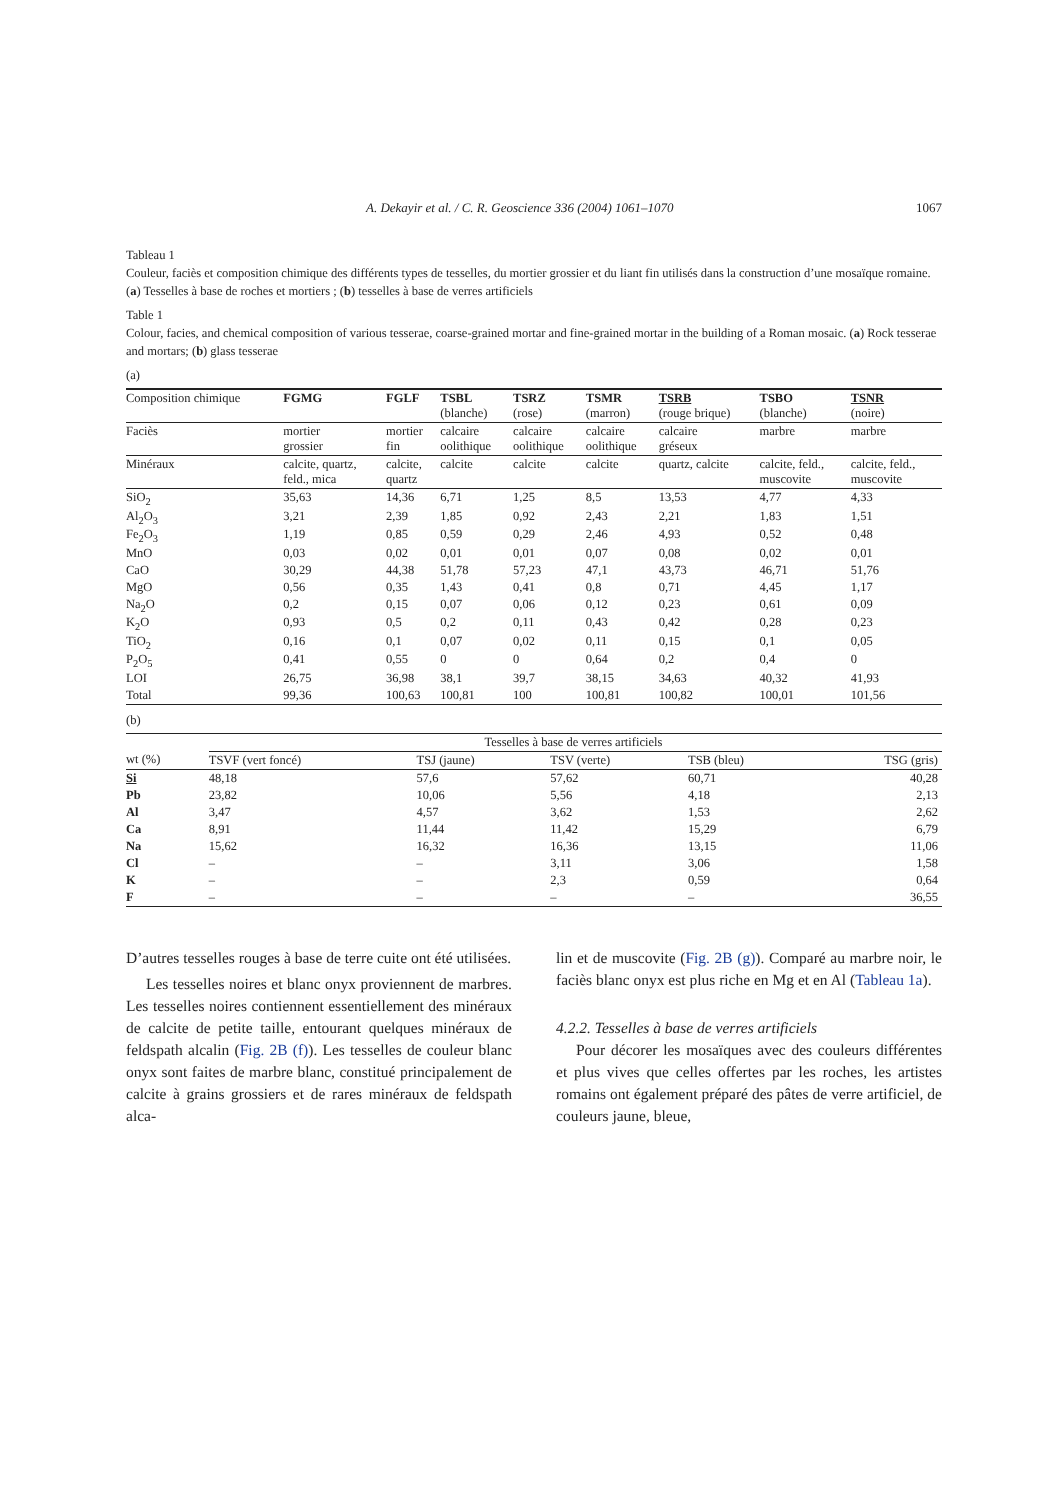A. Dekayir et al. / C. R. Geoscience 336 (2004) 1061–1070 1067
Tableau 1
Couleur, faciès et composition chimique des différents types de tesselles, du mortier grossier et du liant fin utilisés dans la construction d’une mosaïque romaine. (a) Tesselles à base de roches et mortiers ; (b) tesselles à base de verres artificiels
Table 1
Colour, facies, and chemical composition of various tesserae, coarse-grained mortar and fine-grained mortar in the building of a Roman mosaic. (a) Rock tesserae and mortars; (b) glass tesserae
(a)
| Composition chimique | FGMG | FGLF | TSBL (blanche) | TSRZ (rose) | TSMR (marron) | TSRB (rouge brique) | TSBO (blanche) | TSNR (noire) |
| --- | --- | --- | --- | --- | --- | --- | --- | --- |
| Faciès | mortier grossier | mortier fin | calcaire oolithique | calcaire oolithique | calcaire oolithique | calcaire gréseux | marbre | marbre |
| Minéraux | calcite, quartz, feld., mica | calcite, quartz | calcite | calcite | calcite | quartz, calcite | calcite, feld., muscovite | calcite, feld., muscovite |
| SiO<sub>2</sub> | 35,63 | 14,36 | 6,71 | 1,25 | 8,5 | 13,53 | 4,77 | 4,33 |
| Al<sub>2</sub>O<sub>3</sub> | 3,21 | 2,39 | 1,85 | 0,92 | 2,43 | 2,21 | 1,83 | 1,51 |
| Fe<sub>2</sub>O<sub>3</sub> | 1,19 | 0,85 | 0,59 | 0,29 | 2,46 | 4,93 | 0,52 | 0,48 |
| MnO | 0,03 | 0,02 | 0,01 | 0,01 | 0,07 | 0,08 | 0,02 | 0,01 |
| CaO | 30,29 | 44,38 | 51,78 | 57,23 | 47,1 | 43,73 | 46,71 | 51,76 |
| MgO | 0,56 | 0,35 | 1,43 | 0,41 | 0,8 | 0,71 | 4,45 | 1,17 |
| Na<sub>2</sub>O | 0,2 | 0,15 | 0,07 | 0,06 | 0,12 | 0,23 | 0,61 | 0,09 |
| K<sub>2</sub>O | 0,93 | 0,5 | 0,2 | 0,11 | 0,43 | 0,42 | 0,28 | 0,23 |
| TiO<sub>2</sub> | 0,16 | 0,1 | 0,07 | 0,02 | 0,11 | 0,15 | 0,1 | 0,05 |
| P<sub>2</sub>O<sub>5</sub> | 0,41 | 0,55 | 0 | 0 | 0,64 | 0,2 | 0,4 | 0 |
| LOI | 26,75 | 36,98 | 38,1 | 39,7 | 38,15 | 34,63 | 40,32 | 41,93 |
| Total | 99,36 | 100,63 | 100,81 | 100 | 100,81 | 100,82 | 100,01 | 101,56 |
(b)
| | Tesselles à base de verres artificiels | | | | |
| --- | --- | --- | --- | --- | --- |
| wt (%) | TSVF (vert foncé) | TSJ (jaune) | TSV (verte) | TSB (bleu) | TSG (gris) |
| Si | 48,18 | 57,6 | 57,62 | 60,71 | 40,28 |
| Pb | 23,82 | 10,06 | 5,56 | 4,18 | 2,13 |
| Al | 3,47 | 4,57 | 3,62 | 1,53 | 2,62 |
| Ca | 8,91 | 11,44 | 11,42 | 15,29 | 6,79 |
| Na | 15,62 | 16,32 | 16,36 | 13,15 | 11,06 |
| Cl | – | – | 3,11 | 3,06 | 1,58 |
| K | – | – | 2,3 | 0,59 | 0,64 |
| F | – | – | – | – | 36,55 |
D’autres tesselles rouges à base de terre cuite ont été utilisées.
Les tesselles noires et blanc onyx proviennent de marbres. Les tesselles noires contiennent essentiellement des minéraux de calcite de petite taille, entourant quelques minéraux de feldspath alcalin (Fig. 2B (f)). Les tesselles de couleur blanc onyx sont faites de marbre blanc, constitué principalement de calcite à grains grossiers et de rares minéraux de feldspath alca-
lin et de muscovite (Fig. 2B (g)). Comparé au marbre noir, le faciès blanc onyx est plus riche en Mg et en Al (Tableau 1a).
4.2.2. Tesselles à base de verres artificiels
Pour décorer les mosaïques avec des couleurs différentes et plus vives que celles offertes par les roches, les artistes romains ont également préparé des pâtes de verre artificiel, de couleurs jaune, bleue,